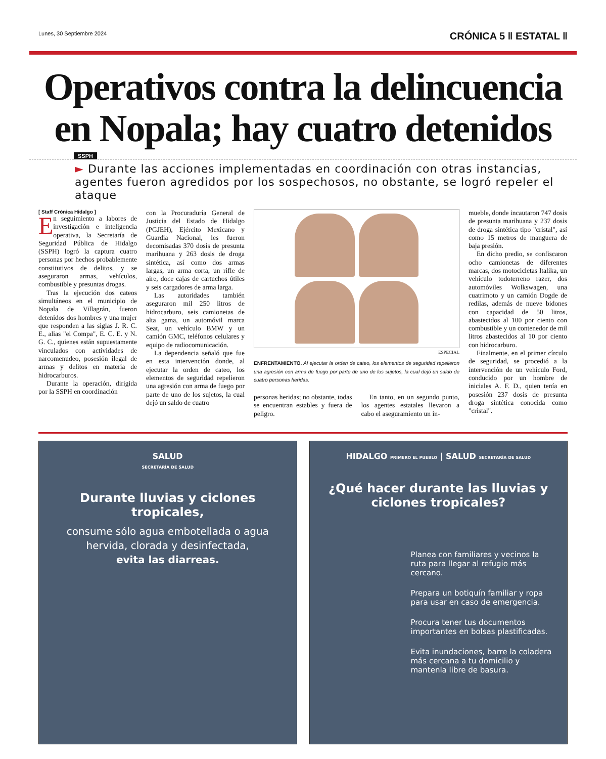Lunes, 30 Septiembre 2024 CRÓNICA 5 ‖ ESTATAL ‖
Operativos contra la delincuencia en Nopala; hay cuatro detenidos
SSPH
► Durante las acciones implementadas en coordinación con otras instancias, agentes fueron agredidos por los sospechosos, no obstante, se logró repeler el ataque
[ Staff Crónica Hidalgo ]
En seguimiento a labores de investigación e inteligencia operativa, la Secretaría de Seguridad Pública de Hidalgo (SSPH) logró la captura cuatro personas por hechos probablemente constitutivos de delitos, y se aseguraron armas, vehículos, combustible y presuntas drogas.
Tras la ejecución dos cateos simultáneos en el municipio de Nopala de Villagrán, fueron detenidos dos hombres y una mujer que responden a las siglas J. R. C. E., alias "el Compa", E. C. E. y N. G. C., quienes están supuestamente vinculados con actividades de narcomenudeo, posesión ilegal de armas y delitos en materia de hidrocarburos.
Durante la operación, dirigida por la SSPH en coordinación
con la Procuraduría General de Justicia del Estado de Hidalgo (PGJEH), Ejército Mexicano y Guardia Nacional, les fueron decomisadas 370 dosis de presunta marihuana y 263 dosis de droga sintética, así como dos armas largas, un arma corta, un rifle de aire, doce cajas de cartuchos útiles y seis cargadores de arma larga.
Las autoridades también aseguraron mil 250 litros de hidrocarburo, seis camionetas de alta gama, un automóvil marca Seat, un vehículo BMW y un camión GMC, teléfonos celulares y equipo de radiocomunicación.
La dependencia señaló que fue en esta intervención donde, al ejecutar la orden de cateo, los elementos de seguridad repelieron una agresión con arma de fuego por parte de uno de los sujetos, la cual dejó un saldo de cuatro
ESPECIAL
ENFRENTAMIENTO. Al ejecutar la orden de cateo, los elementos de seguridad repelieron una agresión con arma de fuego por parte de uno de los sujetos, la cual dejó un saldo de cuatro personas heridas.
personas heridas; no obstante, todas se encuentran estables y fuera de peligro.
En tanto, en un segundo punto, los agentes estatales llevaron a cabo el aseguramiento un in-
mueble, donde incautaron 747 dosis de presunta marihuana y 237 dosis de droga sintética tipo "cristal", así como 15 metros de manguera de baja presión.
En dicho predio, se confiscaron ocho camionetas de diferentes marcas, dos motocicletas Italika, un vehículo todoterreno razer, dos automóviles Wolkswagen, una cuatrimoto y un camión Dogde de redilas, además de nueve bidones con capacidad de 50 litros, abastecidos al 100 por ciento con combustible y un contenedor de mil litros abastecidos al 10 por ciento con hidrocarburo.
Finalmente, en el primer círculo de seguridad, se procedió a la intervención de un vehículo Ford, conducido por un hombre de iniciales A. F. D., quien tenía en posesión 237 dosis de presunta droga sintética conocida como "cristal".
SALUD
SECRETARÍA DE SALUD
Durante lluvias y ciclones tropicales,
consume sólo agua embotellada o agua hervida, clorada y desinfectada,
evita las diarreas.
HIDALGO PRIMERO EL PUEBLO | SALUD SECRETARÍA DE SALUD
¿Qué hacer durante las lluvias y ciclones tropicales?
Planea con familiares y vecinos la ruta para llegar al refugio más cercano.
Prepara un botiquín familiar y ropa para usar en caso de emergencia.
Procura tener tus documentos importantes en bolsas plastificadas.
Evita inundaciones, barre la coladera más cercana a tu domicilio y mantenla libre de basura.